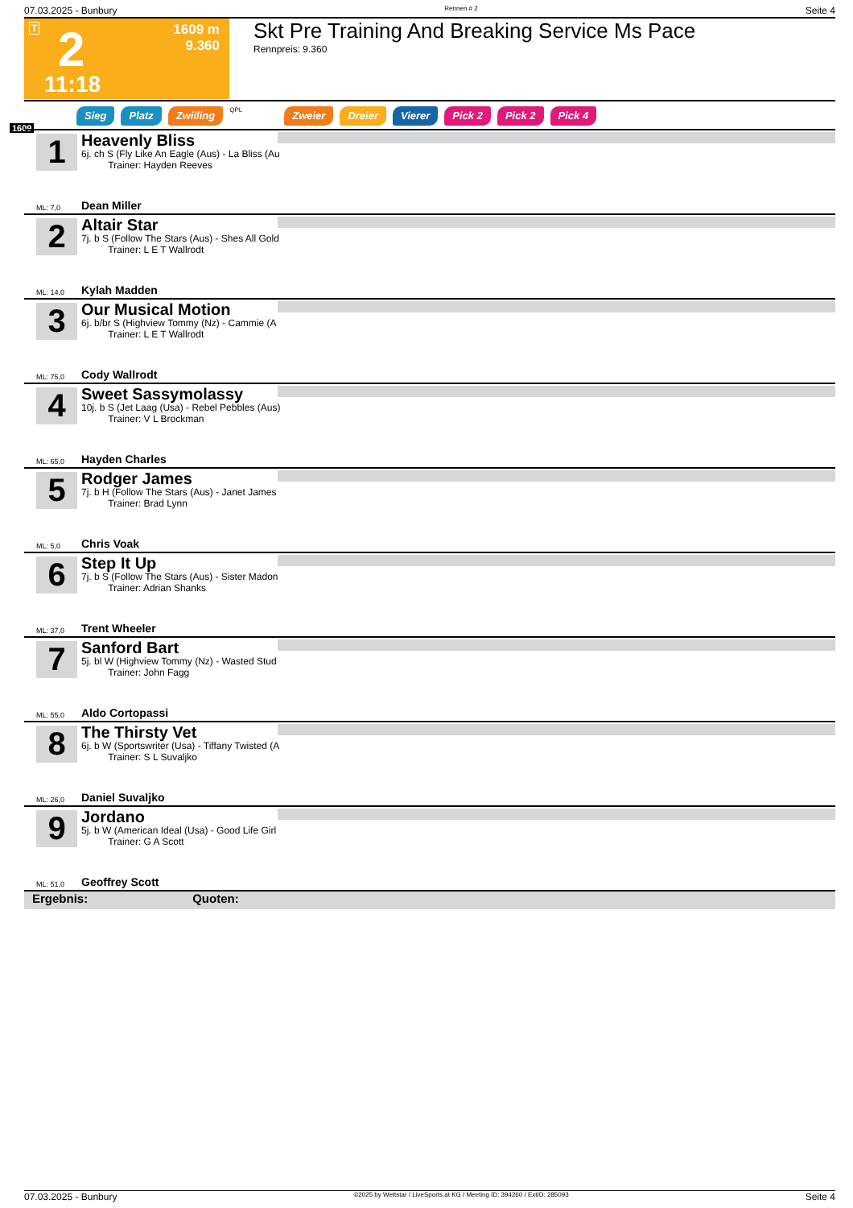07.03.2025 - Bunbury Rennen # 2 Seite 4
T 2 1609 m
9.360
11:18
Skt Pre Training And Breaking Service Ms Pace
Rennpreis: 9.360
Sieg Platz Zwilling QPL Zweier Dreier Vierer Pick 2 Pick 2 Pick 4
1609
1
Heavenly Bliss
6j. ch S (Fly Like An Eagle (Aus) - La Bliss (Au
Trainer: Hayden Reeves
ML: 7,0 Dean Miller
2
Altair Star
7j. b S (Follow The Stars (Aus) - Shes All Gold
Trainer: L E T Wallrodt
ML: 14,0 Kylah Madden
3
Our Musical Motion
6j. b/br S (Highview Tommy (Nz) - Cammie (A
Trainer: L E T Wallrodt
ML: 75,0 Cody Wallrodt
4
Sweet Sassymolassy
10j. b S (Jet Laag (Usa) - Rebel Pebbles (Aus)
Trainer: V L Brockman
ML: 65,0 Hayden Charles
5
Rodger James
7j. b H (Follow The Stars (Aus) - Janet James
Trainer: Brad Lynn
ML: 5,0 Chris Voak
6
Step It Up
7j. b S (Follow The Stars (Aus) - Sister Madon
Trainer: Adrian Shanks
ML: 37,0 Trent Wheeler
7
Sanford Bart
5j. bl W (Highview Tommy (Nz) - Wasted Stud
Trainer: John Fagg
ML: 55,0 Aldo Cortopassi
8
The Thirsty Vet
6j. b W (Sportswriter (Usa) - Tiffany Twisted (A
Trainer: S L Suvaljko
ML: 26,0 Daniel Suvaljko
9
Jordano
5j. b W (American Ideal (Usa) - Good Life Girl
Trainer: G A Scott
ML: 51,0 Geoffrey Scott
Ergebnis: Quoten:
07.03.2025 - Bunbury ©2025 by Wettstar / LiveSports.at KG / Meeting ID: 394260 / ExtID: 285093 Seite 4